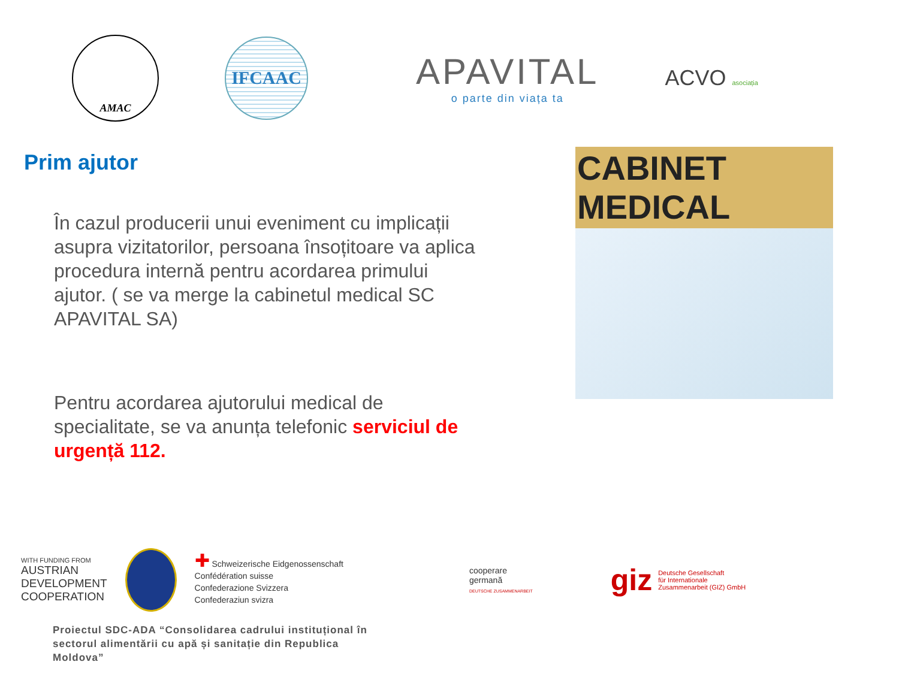AMAC
IFCAAC
APAVITAL
o parte din viața ta
ACVO asociația
Prim ajutor
În cazul producerii unui eveniment cu implicații asupra vizitatorilor, persoana însoțitoare va aplica procedura internă pentru acordarea primului ajutor. ( se va merge la cabinetul medical SC APAVITAL SA)
Pentru acordarea ajutorului medical de specialitate, se va anunța telefonic serviciul de urgență 112.
CABINET MEDICAL
WITH FUNDING FROM
AUSTRIAN
DEVELOPMENT
COOPERATION
✚ Schweizerische Eidgenossenschaft
Confédération suisse
Confederazione Svizzera
Confederaziun svizra
cooperare
germană
DEUTSCHE ZUSAMMENARBEIT
giz Deutsche Gesellschaft
für Internationale
Zusammenarbeit (GIZ) GmbH
Proiectul SDC-ADA “Consolidarea cadrului instituțional în sectorul alimentării cu apă și sanitație din Republica Moldova”